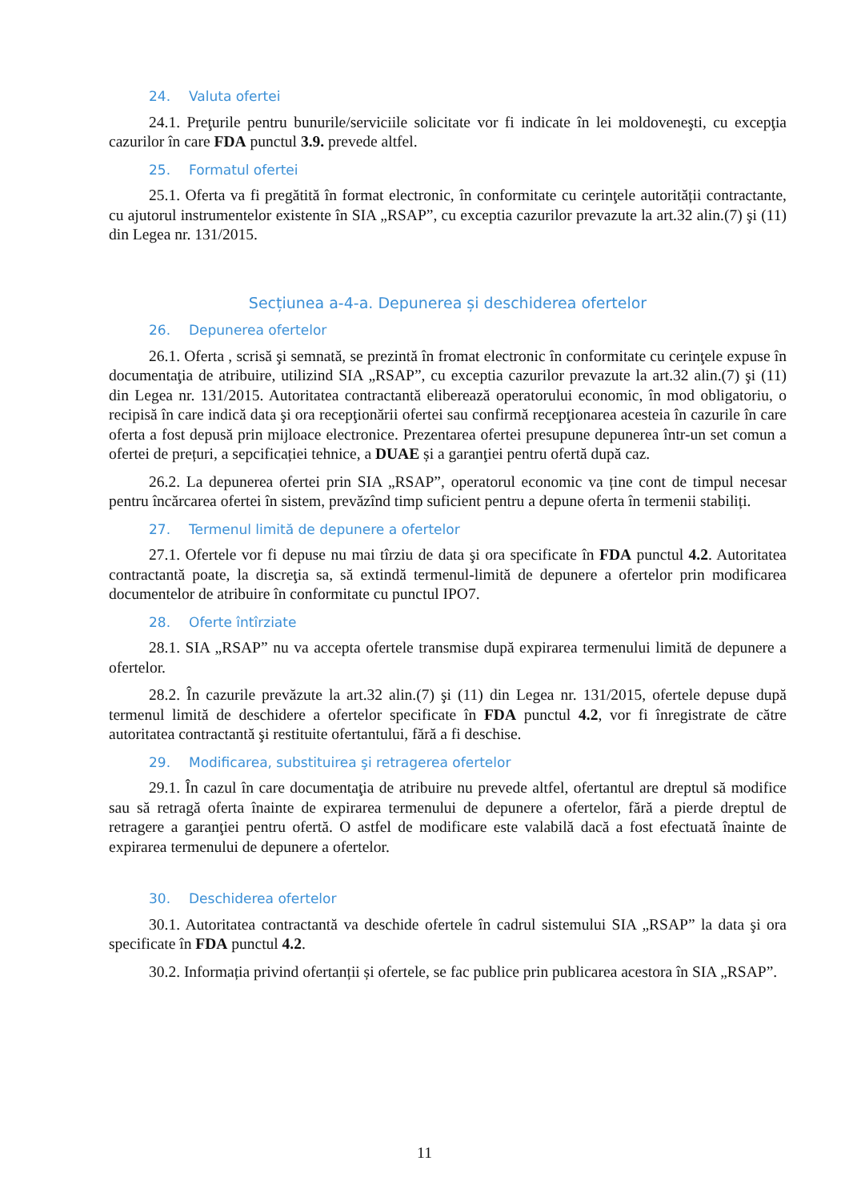24. Valuta ofertei
24.1. Preţurile pentru bunurile/serviciile solicitate vor fi indicate în lei moldoveneşti, cu excepţia cazurilor în care FDA punctul 3.9. prevede altfel.
25. Formatul ofertei
25.1. Oferta va fi pregătită în format electronic, în conformitate cu cerinţele autorității contractante, cu ajutorul instrumentelor existente în SIA „RSAP”, cu exceptia cazurilor prevazute la art.32 alin.(7) şi (11) din Legea nr. 131/2015.
Secțiunea a-4-a. Depunerea și deschiderea ofertelor
26. Depunerea ofertelor
26.1. Oferta , scrisă şi semnată, se prezintă în fromat electronic în conformitate cu cerinţele expuse în documentaţia de atribuire, utilizind SIA „RSAP”, cu exceptia cazurilor prevazute la art.32 alin.(7) şi (11) din Legea nr. 131/2015. Autoritatea contractantă eliberează operatorului economic, în mod obligatoriu, o recipisă în care indică data şi ora recepţionării ofertei sau confirmă recepţionarea acesteia în cazurile în care oferta a fost depusă prin mijloace electronice. Prezentarea ofertei presupune depunerea într-un set comun a ofertei de prețuri, a sepcificației tehnice, a DUAE și a garanţiei pentru ofertă după caz.
26.2. La depunerea ofertei prin SIA „RSAP”, operatorul economic va ține cont de timpul necesar pentru încărcarea ofertei în sistem, prevăzînd timp suficient pentru a depune oferta în termenii stabiliți.
27. Termenul limită de depunere a ofertelor
27.1. Ofertele vor fi depuse nu mai tîrziu de data şi ora specificate în FDA punctul 4.2. Autoritatea contractantă poate, la discreţia sa, să extindă termenul-limită de depunere a ofertelor prin modificarea documentelor de atribuire în conformitate cu punctul IPO7.
28. Oferte întîrziate
28.1. SIA „RSAP” nu va accepta ofertele transmise după expirarea termenului limită de depunere a ofertelor.
28.2. În cazurile prevăzute la art.32 alin.(7) şi (11) din Legea nr. 131/2015, ofertele depuse după termenul limită de deschidere a ofertelor specificate în FDA punctul 4.2, vor fi înregistrate de către autoritatea contractantă şi restituite ofertantului, fără a fi deschise.
29. Modificarea, substituirea şi retragerea ofertelor
29.1. În cazul în care documentaţia de atribuire nu prevede altfel, ofertantul are dreptul să modifice sau să retragă oferta înainte de expirarea termenului de depunere a ofertelor, fără a pierde dreptul de retragere a garanţiei pentru ofertă. O astfel de modificare este valabilă dacă a fost efectuată înainte de expirarea termenului de depunere a ofertelor.
30. Deschiderea ofertelor
30.1. Autoritatea contractantă va deschide ofertele în cadrul sistemului SIA „RSAP” la data şi ora specificate în FDA punctul 4.2.
30.2. Informația privind ofertanții și ofertele, se fac publice prin publicarea acestora în SIA „RSAP”.
11